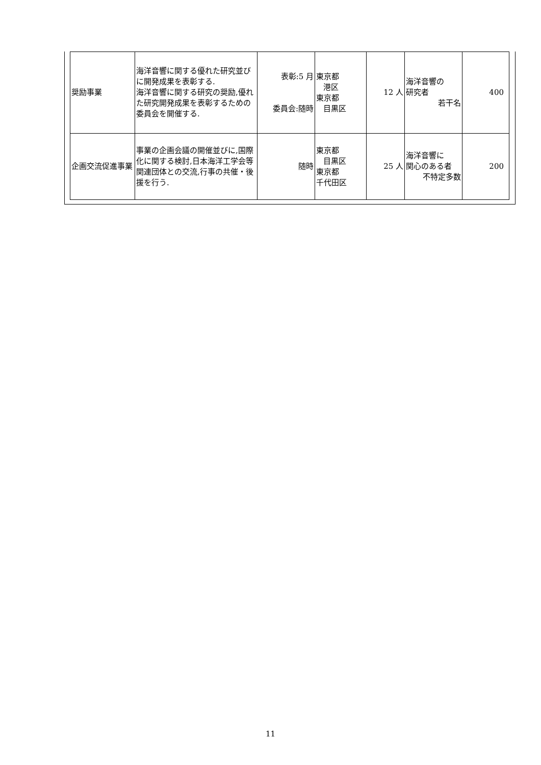| 奨励事業 | 海洋音響に関する優れた研究並びに開発成果を表彰する. 海洋音響に関する研究の奨励,優れた研究開発成果を表彰するための委員会を開催する. | 表彰:5 月 委員会:随時 | 東京都 港区 東京都 目黒区 | 12 人 | 海洋音響の 研究者 若干名 | 400 |
| 企画交流促進事業 | 事業の企画会議の開催並びに,国際化に関する検討,日本海洋工学会等関連団体との交流,行事の共催・後援を行う. | 随時 | 東京都 目黒区 東京都 千代田区 | 25 人 | 海洋音響に 関心のある者 不特定多数 | 200 |
11